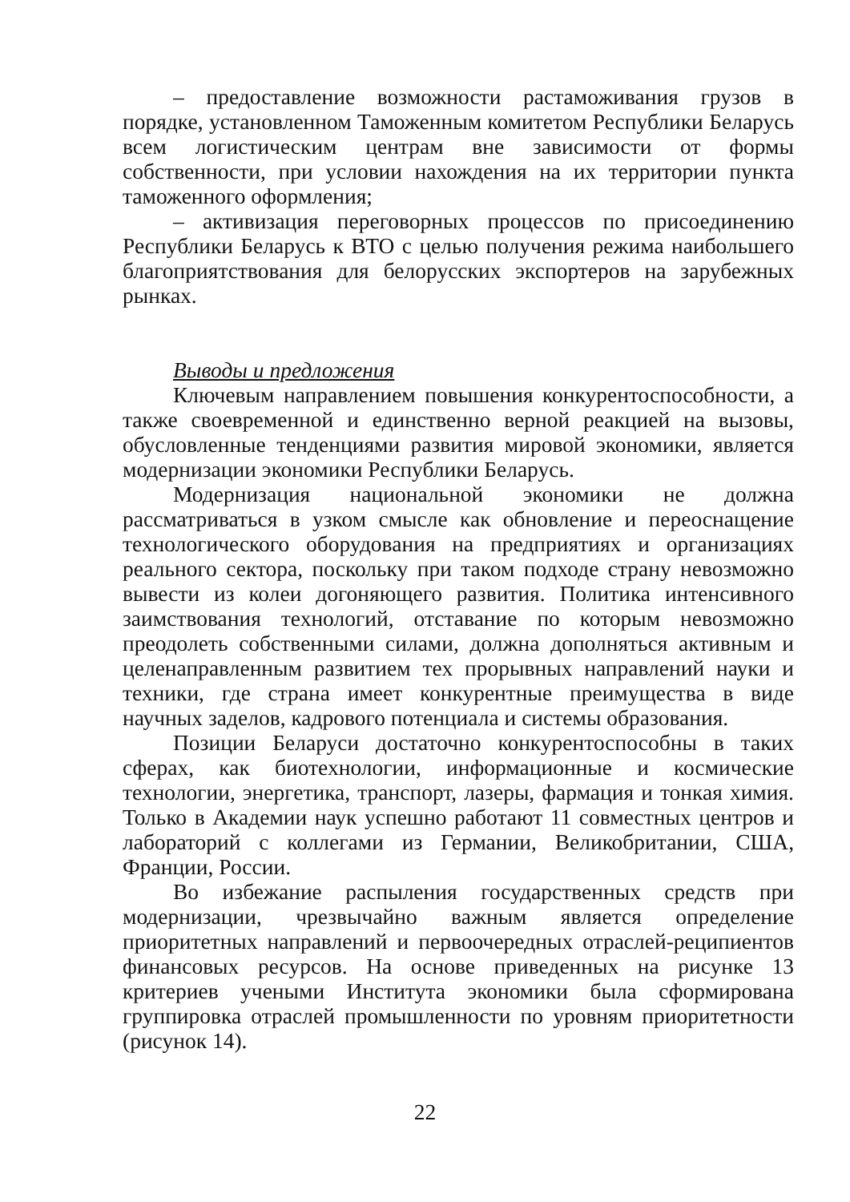– предоставление возможности растаможивания грузов в порядке, установленном Таможенным комитетом Республики Беларусь всем логистическим центрам вне зависимости от формы собственности, при условии нахождения на их территории пункта таможенного оформления;
– активизация переговорных процессов по присоединению Республики Беларусь к ВТО с целью получения режима наибольшего благоприятствования для белорусских экспортеров на зарубежных рынках.
Выводы и предложения
Ключевым направлением повышения конкурентоспособности, а также своевременной и единственно верной реакцией на вызовы, обусловленные тенденциями развития мировой экономики, является модернизации экономики Республики Беларусь.
Модернизация национальной экономики не должна рассматриваться в узком смысле как обновление и переоснащение технологического оборудования на предприятиях и организациях реального сектора, поскольку при таком подходе страну невозможно вывести из колеи догоняющего развития. Политика интенсивного заимствования технологий, отставание по которым невозможно преодолеть собственными силами, должна дополняться активным и целенаправленным развитием тех прорывных направлений науки и техники, где страна имеет конкурентные преимущества в виде научных заделов, кадрового потенциала и системы образования.
Позиции Беларуси достаточно конкурентоспособны в таких сферах, как биотехнологии, информационные и космические технологии, энергетика, транспорт, лазеры, фармация и тонкая химия. Только в Академии наук успешно работают 11 совместных центров и лабораторий с коллегами из Германии, Великобритании, США, Франции, России.
Во избежание распыления государственных средств при модернизации, чрезвычайно важным является определение приоритетных направлений и первоочередных отраслей-реципиентов финансовых ресурсов. На основе приведенных на рисунке 13 критериев учеными Института экономики была сформирована группировка отраслей промышленности по уровням приоритетности (рисунок 14).
22